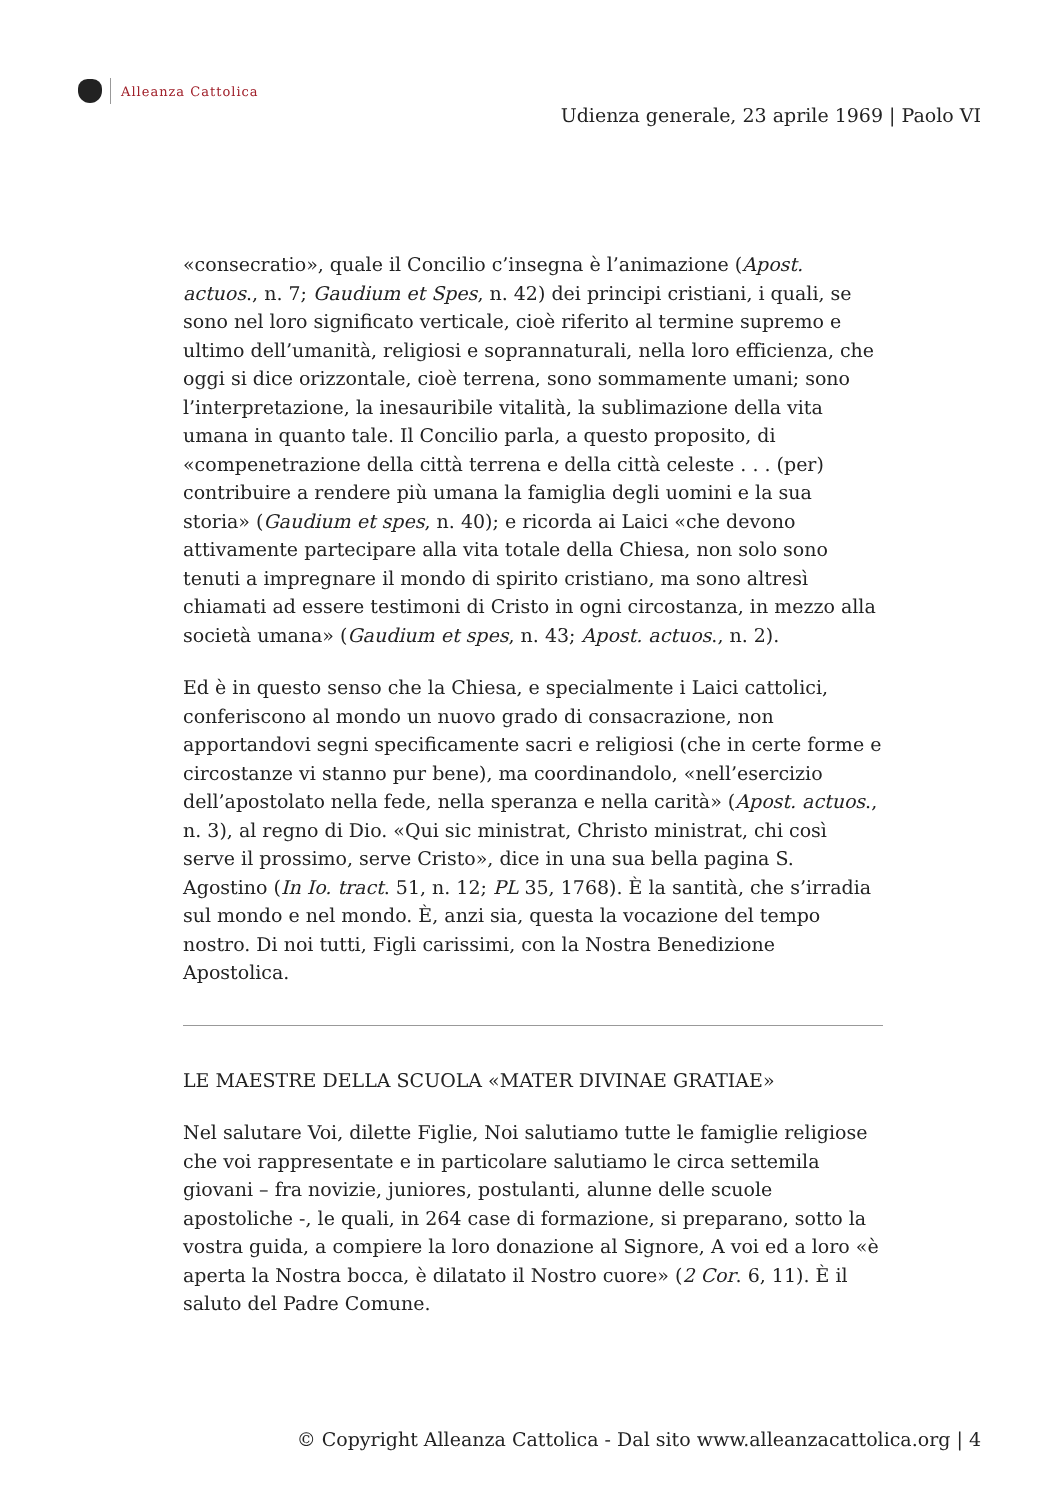Alleanza Cattolica
Udienza generale, 23 aprile 1969 | Paolo VI
«consecratio», quale il Concilio c’insegna è l’animazione (Apost. actuos., n. 7; Gaudium et Spes, n. 42) dei principi cristiani, i quali, se sono nel loro significato verticale, cioè riferito al termine supremo e ultimo dell’umanità, religiosi e soprannaturali, nella loro efficienza, che oggi si dice orizzontale, cioè terrena, sono sommamente umani; sono l’interpretazione, la inesauribile vitalità, la sublimazione della vita umana in quanto tale. Il Concilio parla, a questo proposito, di «compenetrazione della città terrena e della città celeste . . . (per) contribuire a rendere più umana la famiglia degli uomini e la sua storia» (Gaudium et spes, n. 40); e ricorda ai Laici «che devono attivamente partecipare alla vita totale della Chiesa, non solo sono tenuti a impregnare il mondo di spirito cristiano, ma sono altresì chiamati ad essere testimoni di Cristo in ogni circostanza, in mezzo alla società umana» (Gaudium et spes, n. 43; Apost. actuos., n. 2).
Ed è in questo senso che la Chiesa, e specialmente i Laici cattolici, conferiscono al mondo un nuovo grado di consacrazione, non apportandovi segni specificamente sacri e religiosi (che in certe forme e circostanze vi stanno pur bene), ma coordinandolo, «nell’esercizio dell’apostolato nella fede, nella speranza e nella carità» (Apost. actuos., n. 3), al regno di Dio. «Qui sic ministrat, Christo ministrat, chi così serve il prossimo, serve Cristo», dice in una sua bella pagina S. Agostino (In Io. tract. 51, n. 12; PL 35, 1768). È la santità, che s’irradia sul mondo e nel mondo. È, anzi sia, questa la vocazione del tempo nostro. Di noi tutti, Figli carissimi, con la Nostra Benedizione Apostolica.
LE MAESTRE DELLA SCUOLA «MATER DIVINAE GRATIAE»
Nel salutare Voi, dilette Figlie, Noi salutiamo tutte le famiglie religiose che voi rappresentate e in particolare salutiamo le circa settemila giovani – fra novizie, juniores, postulanti, alunne delle scuole apostoliche -, le quali, in 264 case di formazione, si preparano, sotto la vostra guida, a compiere la loro donazione al Signore, A voi ed a loro «è aperta la Nostra bocca, è dilatato il Nostro cuore» (2 Cor. 6, 11). È il saluto del Padre Comune.
© Copyright Alleanza Cattolica - Dal sito www.alleanzacattolica.org | 4